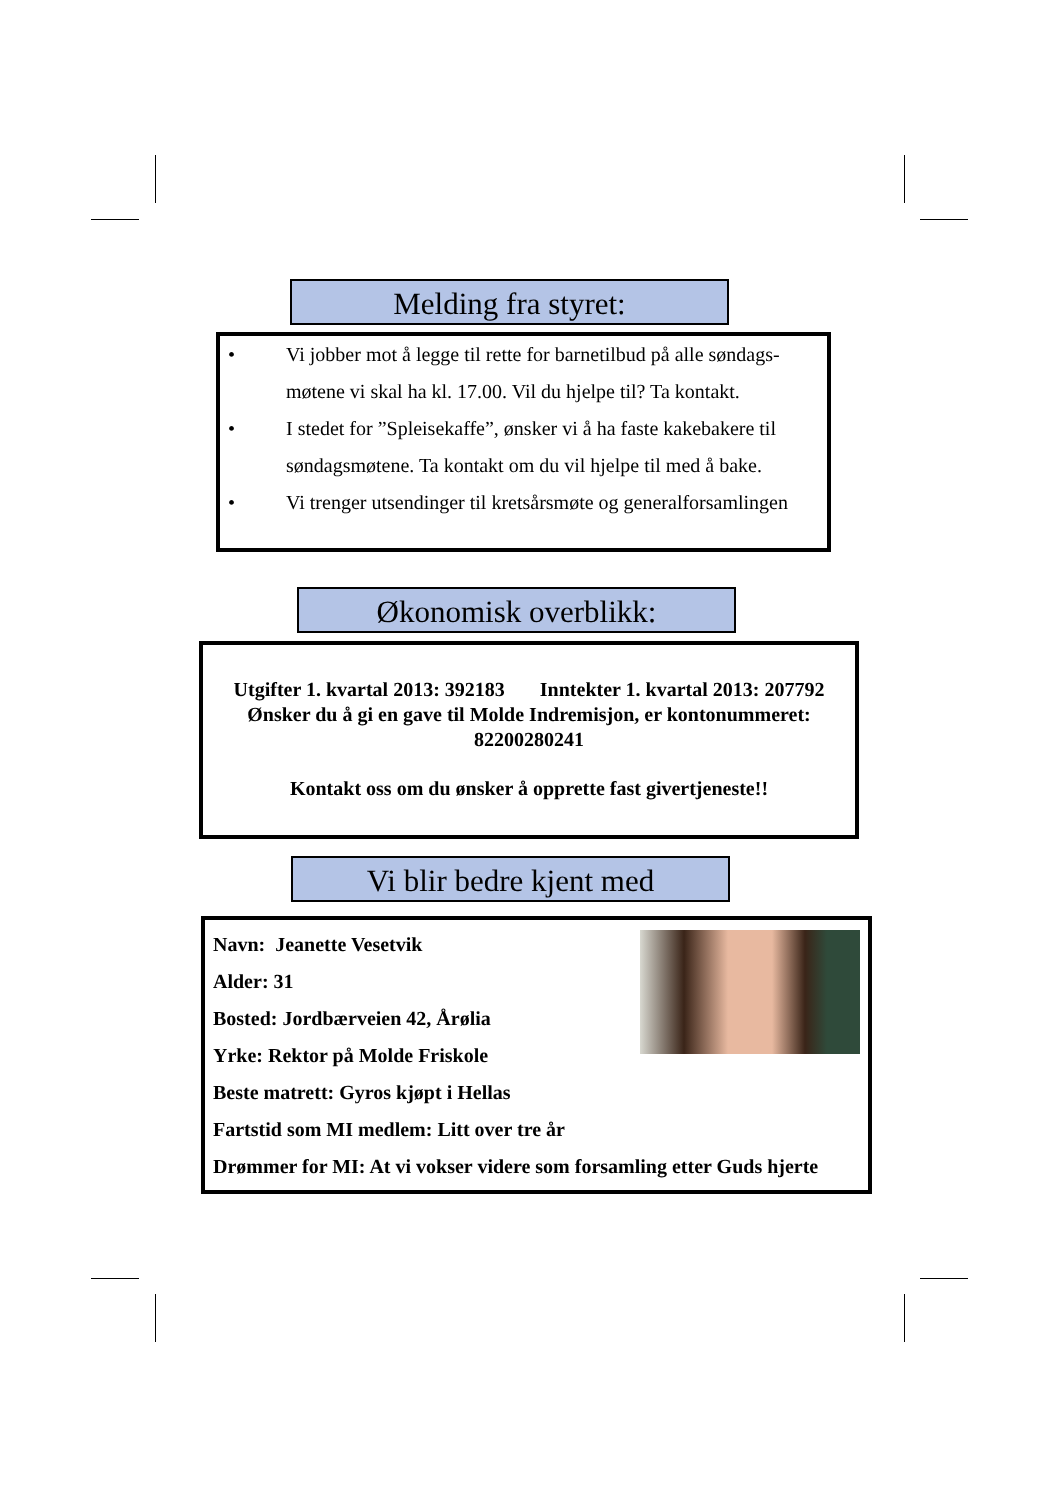Melding fra styret:
• Vi jobber mot å legge til rette for barnetilbud på alle søndags-møtene vi skal ha kl. 17.00. Vil du hjelpe til? Ta kontakt.
• I stedet for ”Spleisekaffe”, ønsker vi å ha faste kakebakere til søndagsmøtene. Ta kontakt om du vil hjelpe til med å bake.
• Vi trenger utsendinger til kretsårsmøte og generalforsamlingen
Økonomisk overblikk:
Utgifter 1. kvartal 2013: 392183 Inntekter 1. kvartal 2013: 207792
Ønsker du å gi en gave til Molde Indremisjon, er kontonummeret:
82200280241
Kontakt oss om du ønsker å opprette fast givertjeneste!!
Vi blir bedre kjent med
Navn: Jeanette Vesetvik
Alder: 31
Bosted: Jordbærveien 42, Årølia
Yrke: Rektor på Molde Friskole
Beste matrett: Gyros kjøpt i Hellas
Fartstid som MI medlem: Litt over tre år
Drømmer for MI: At vi vokser videre som forsamling etter Guds hjerte